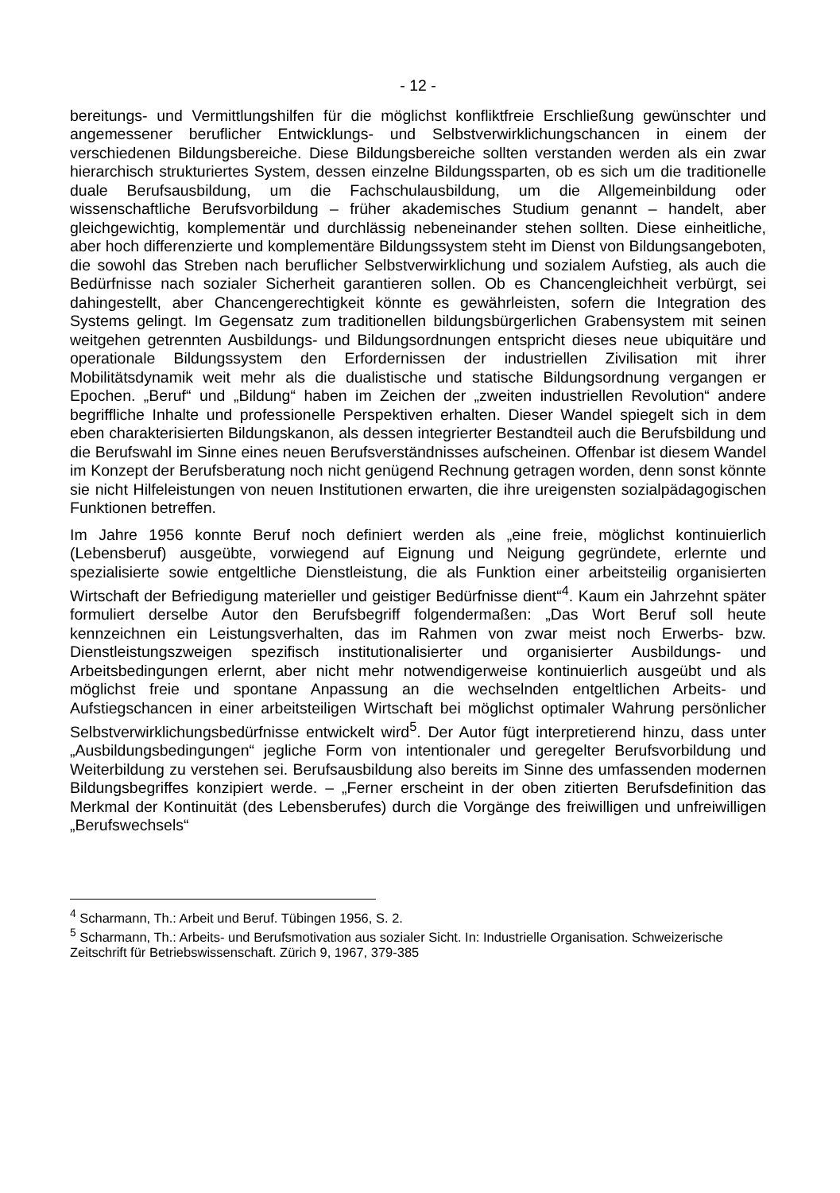- 12 -
bereitungs- und Vermittlungshilfen für die möglichst konfliktfreie Erschließung gewünschter und angemessener beruflicher Entwicklungs- und Selbstverwirklichungschancen in einem der verschiedenen Bildungsbereiche. Diese Bildungsbereiche sollten verstanden werden als ein zwar hierarchisch strukturiertes System, dessen einzelne Bildungssparten, ob es sich um die traditionelle duale Berufsausbildung, um die Fachschulausbildung, um die Allgemeinbildung oder wissenschaftliche Berufsvorbildung – früher akademisches Studium genannt – handelt, aber gleichgewichtig, komplementär und durchlässig nebeneinander stehen sollten. Diese einheitliche, aber hoch differenzierte und komplementäre Bildungssystem steht im Dienst von Bildungsangeboten, die sowohl das Streben nach beruflicher Selbstverwirklichung und sozialem Aufstieg, als auch die Bedürfnisse nach sozialer Sicherheit garantieren sollen. Ob es Chancengleichheit verbürgt, sei dahingestellt, aber Chancengerechtigkeit könnte es gewährleisten, sofern die Integration des Systems gelingt. Im Gegensatz zum traditionellen bildungsbürgerlichen Grabensystem mit seinen weitgehen getrennten Ausbildungs- und Bildungsordnungen entspricht dieses neue ubiquitäre und operationale Bildungssystem den Erfordernissen der industriellen Zivilisation mit ihrer Mobilitätsdynamik weit mehr als die dualistische und statische Bildungsordnung vergangen er Epochen. „Beruf“ und „Bildung“ haben im Zeichen der „zweiten industriellen Revolution“ andere begriffliche Inhalte und professionelle Perspektiven erhalten. Dieser Wandel spiegelt sich in dem eben charakterisierten Bildungskanon, als dessen integrierter Bestandteil auch die Berufsbildung und die Berufswahl im Sinne eines neuen Berufsverständnisses aufscheinen. Offenbar ist diesem Wandel im Konzept der Berufsberatung noch nicht genügend Rechnung getragen worden, denn sonst könnte sie nicht Hilfeleistungen von neuen Institutionen erwarten, die ihre ureigensten sozialpädagogischen Funktionen betreffen.
Im Jahre 1956 konnte Beruf noch definiert werden als „eine freie, möglichst kontinuierlich (Lebensberuf) ausgeübte, vorwiegend auf Eignung und Neigung gegründete, erlernte und spezialisierte sowie entgeltliche Dienstleistung, die als Funktion einer arbeitsteilig organisierten Wirtschaft der Befriedigung materieller und geistiger Bedürfnisse dient“<sup>4</sup>. Kaum ein Jahrzehnt später formuliert derselbe Autor den Berufsbegriff folgendermaßen: „Das Wort Beruf soll heute kennzeichnen ein Leistungsverhalten, das im Rahmen von zwar meist noch Erwerbs- bzw. Dienstleistungszweigen spezifisch institutionalisierter und organisierter Ausbildungs- und Arbeitsbedingungen erlernt, aber nicht mehr notwendigerweise kontinuierlich ausgeübt und als möglichst freie und spontane Anpassung an die wechselnden entgeltlichen Arbeits- und Aufstiegschancen in einer arbeitsteiligen Wirtschaft bei möglichst optimaler Wahrung persönlicher Selbstverwirklichungsbedürfnisse entwickelt wird<sup>5</sup>. Der Autor fügt interpretierend hinzu, dass unter „Ausbildungsbedingungen“ jegliche Form von intentionaler und geregelter Berufsvorbildung und Weiterbildung zu verstehen sei. Berufsausbildung also bereits im Sinne des umfassenden modernen Bildungsbegriffes konzipiert werde. – „Ferner erscheint in der oben zitierten Berufsdefinition das Merkmal der Kontinuität (des Lebensberufes) durch die Vorgänge des freiwilligen und unfreiwilligen „Berufswechsels“
<sup>4</sup> Scharmann, Th.: Arbeit und Beruf. Tübingen 1956, S. 2.
<sup>5</sup> Scharmann, Th.: Arbeits- und Berufsmotivation aus sozialer Sicht. In: Industrielle Organisation. Schweizerische Zeitschrift für Betriebswissenschaft. Zürich 9, 1967, 379-385